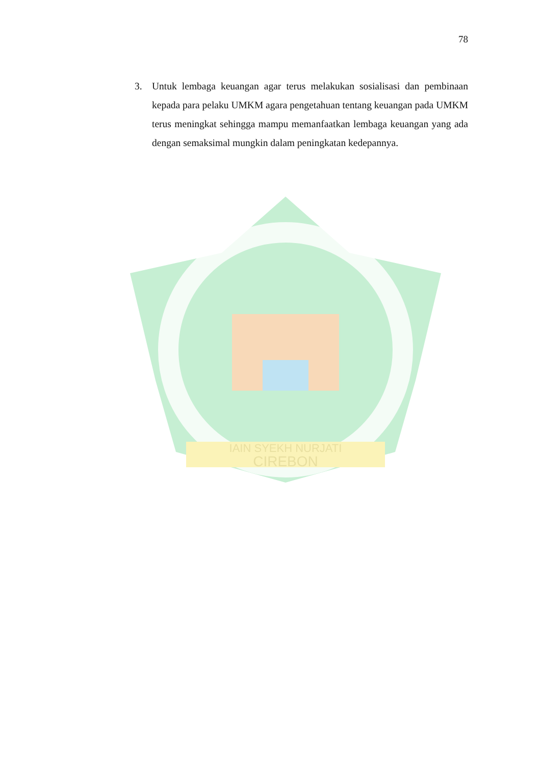78
3. Untuk lembaga keuangan agar terus melakukan sosialisasi dan pembinaan kepada para pelaku UMKM agara pengetahuan tentang keuangan pada UMKM terus meningkat sehingga mampu memanfaatkan lembaga keuangan yang ada dengan semaksimal mungkin dalam peningkatan kedepannya.
IAIN SYEKH NURJATI
CIREBON